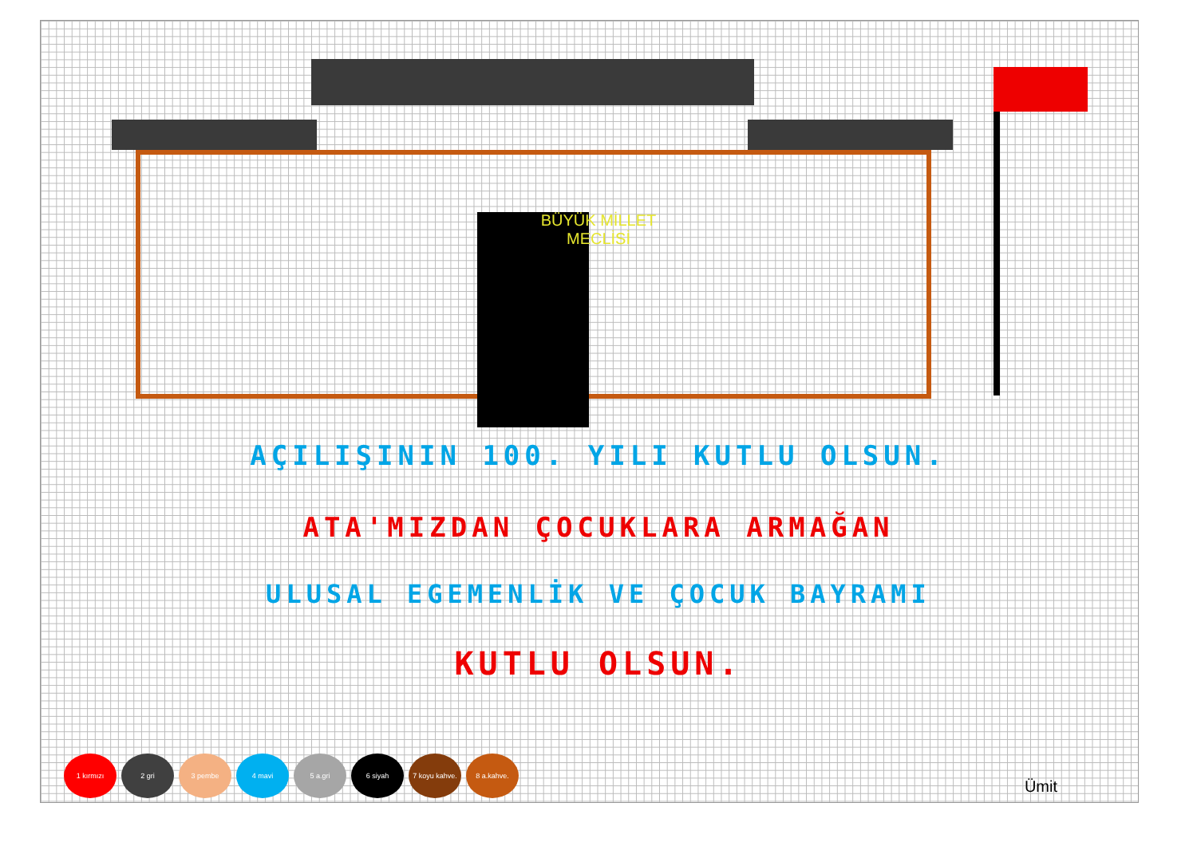BÜYÜK MİLLET
MECLİSİ
AÇILIŞININ 100. YILI KUTLU OLSUN.
ATA'MIZDAN ÇOCUKLARA ARMAĞAN
ULUSAL EGEMENLİK VE ÇOCUK BAYRAMI
KUTLU OLSUN.
1 kırmızı 2 gri 3 pembe 4 mavi 5 a.gri 6 siyah 7 koyu kahve. 8 a.kahve.
Ümit